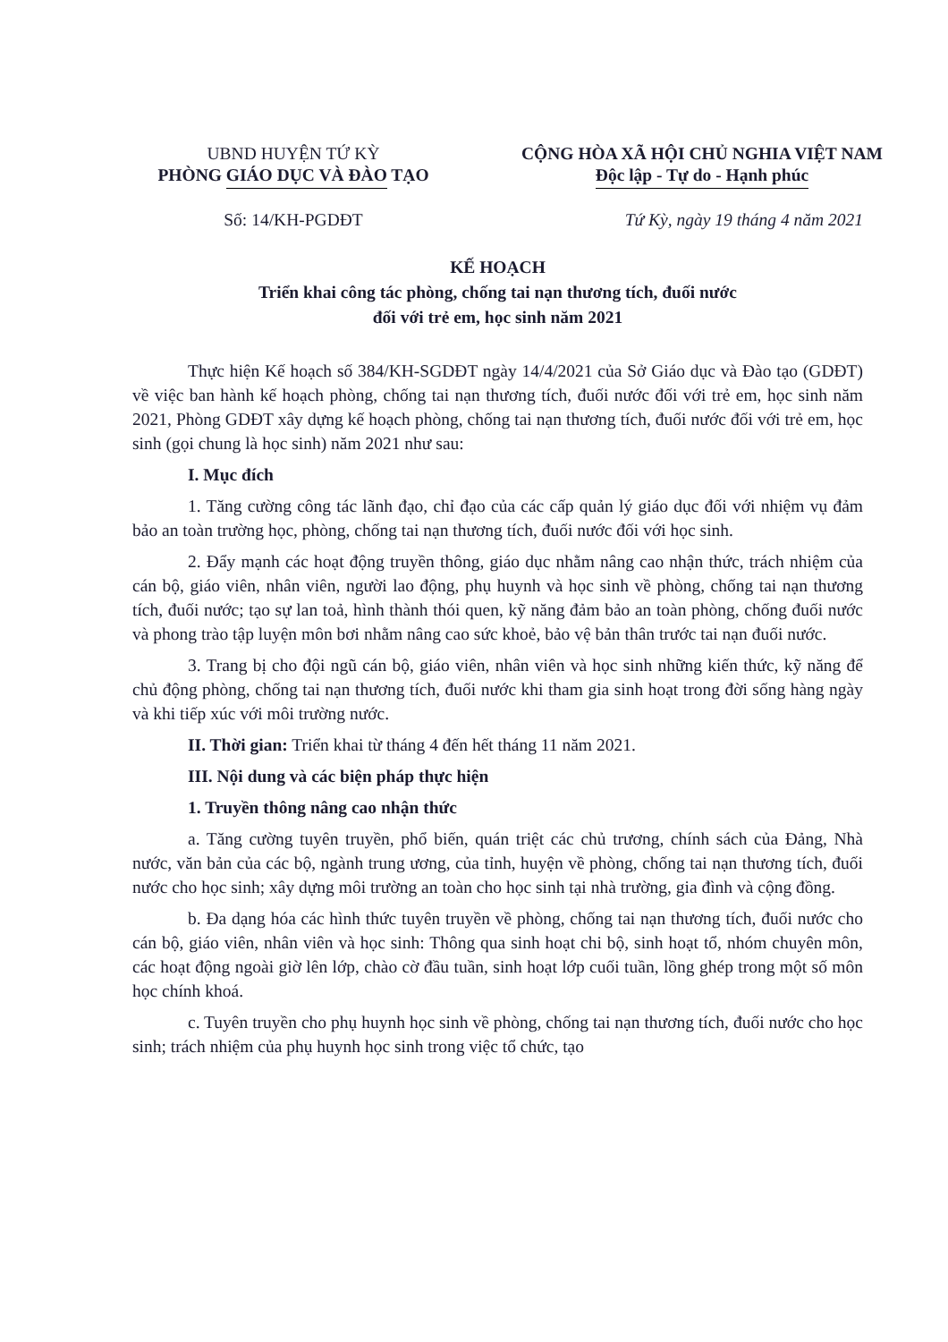UBND HUYỆN TỨ KỲ
PHÒNG GIÁO DỤC VÀ ĐÀO TẠO
CỘNG HÒA XÃ HỘI CHỦ NGHIA VIỆT NAM
Độc lập - Tự do - Hạnh phúc
Số: 14/KH-PGDĐT Tứ Kỳ, ngày 19 tháng 4 năm 2021
KẾ HOẠCH
Triển khai công tác phòng, chống tai nạn thương tích, đuối nước
đối với trẻ em, học sinh năm 2021
Thực hiện Kế hoạch số 384/KH-SGDĐT ngày 14/4/2021 của Sở Giáo dục và Đào tạo (GDĐT) về việc ban hành kế hoạch phòng, chống tai nạn thương tích, đuối nước đối với trẻ em, học sinh năm 2021, Phòng GDĐT xây dựng kế hoạch phòng, chống tai nạn thương tích, đuối nước đối với trẻ em, học sinh (gọi chung là học sinh) năm 2021 như sau:
I. Mục đích
1. Tăng cường công tác lãnh đạo, chỉ đạo của các cấp quản lý giáo dục đối với nhiệm vụ đảm bảo an toàn trường học, phòng, chống tai nạn thương tích, đuối nước đối với học sinh.
2. Đẩy mạnh các hoạt động truyền thông, giáo dục nhằm nâng cao nhận thức, trách nhiệm của cán bộ, giáo viên, nhân viên, người lao động, phụ huynh và học sinh về phòng, chống tai nạn thương tích, đuối nước; tạo sự lan toả, hình thành thói quen, kỹ năng đảm bảo an toàn phòng, chống đuối nước và phong trào tập luyện môn bơi nhằm nâng cao sức khoẻ, bảo vệ bản thân trước tai nạn đuối nước.
3. Trang bị cho đội ngũ cán bộ, giáo viên, nhân viên và học sinh những kiến thức, kỹ năng để chủ động phòng, chống tai nạn thương tích, đuối nước khi tham gia sinh hoạt trong đời sống hàng ngày và khi tiếp xúc với môi trường nước.
II. Thời gian: Triển khai từ tháng 4 đến hết tháng 11 năm 2021.
III. Nội dung và các biện pháp thực hiện
1. Truyền thông nâng cao nhận thức
a. Tăng cường tuyên truyền, phổ biến, quán triệt các chủ trương, chính sách của Đảng, Nhà nước, văn bản của các bộ, ngành trung ương, của tỉnh, huyện về phòng, chống tai nạn thương tích, đuối nước cho học sinh; xây dựng môi trường an toàn cho học sinh tại nhà trường, gia đình và cộng đồng.
b. Đa dạng hóa các hình thức tuyên truyền về phòng, chống tai nạn thương tích, đuối nước cho cán bộ, giáo viên, nhân viên và học sinh: Thông qua sinh hoạt chi bộ, sinh hoạt tổ, nhóm chuyên môn, các hoạt động ngoài giờ lên lớp, chào cờ đầu tuần, sinh hoạt lớp cuối tuần, lồng ghép trong một số môn học chính khoá.
c. Tuyên truyền cho phụ huynh học sinh về phòng, chống tai nạn thương tích, đuối nước cho học sinh; trách nhiệm của phụ huynh học sinh trong việc tổ chức, tạo